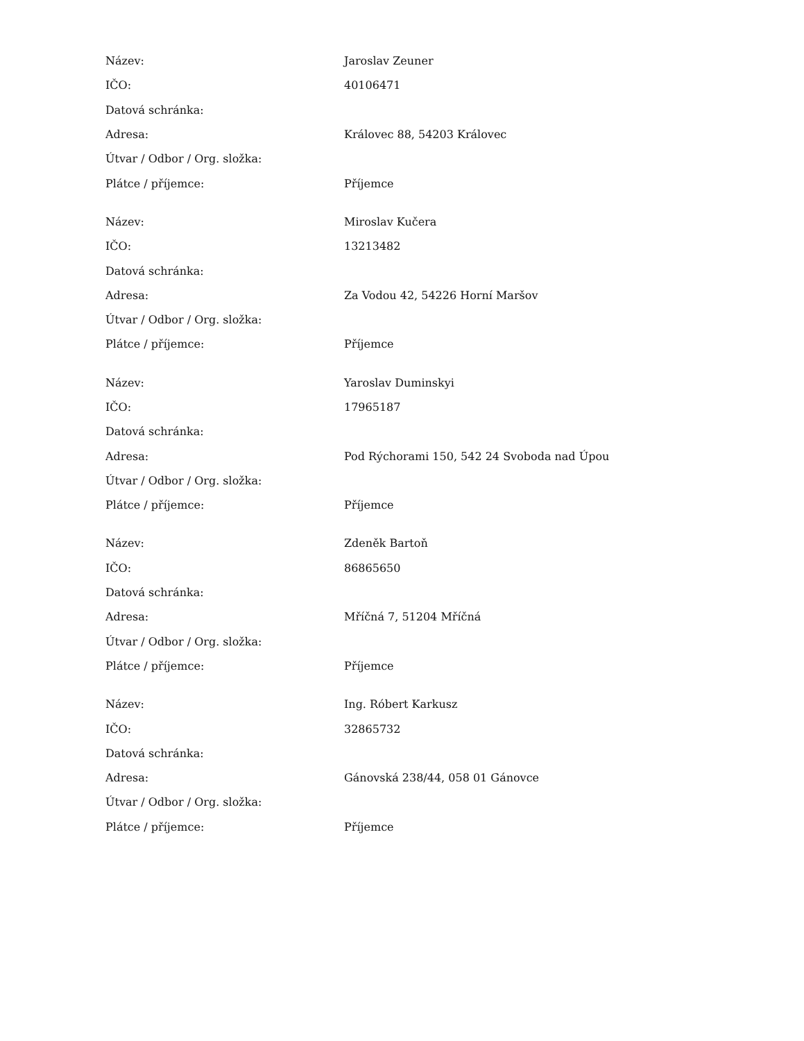| Název: | Jaroslav Zeuner |
| IČO: | 40106471 |
| Datová schránka: | |
| Adresa: | Královec 88, 54203 Královec |
| Útvar / Odbor / Org. složka: | |
| Plátce / příjemce: | Příjemce |
| Název: | Miroslav Kučera |
| IČO: | 13213482 |
| Datová schránka: | |
| Adresa: | Za Vodou 42, 54226 Horní Maršov |
| Útvar / Odbor / Org. složka: | |
| Plátce / příjemce: | Příjemce |
| Název: | Yaroslav Duminskyi |
| IČO: | 17965187 |
| Datová schránka: | |
| Adresa: | Pod Rýchorami 150, 542 24 Svoboda nad Úpou |
| Útvar / Odbor / Org. složka: | |
| Plátce / příjemce: | Příjemce |
| Název: | Zdeněk Bartoň |
| IČO: | 86865650 |
| Datová schránka: | |
| Adresa: | Mříčná 7, 51204 Mříčná |
| Útvar / Odbor / Org. složka: | |
| Plátce / příjemce: | Příjemce |
| Název: | Ing. Róbert Karkusz |
| IČO: | 32865732 |
| Datová schránka: | |
| Adresa: | Gánovská 238/44, 058 01 Gánovce |
| Útvar / Odbor / Org. složka: | |
| Plátce / příjemce: | Příjemce |